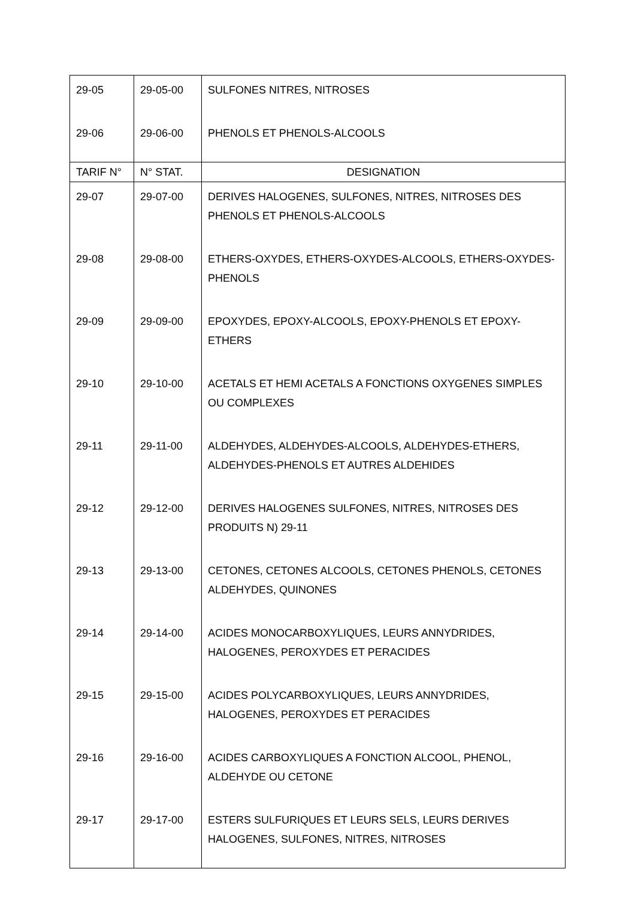| 29-05 | 29-05-00 | SULFONES NITRES, NITROSES |
| 29-06 | 29-06-00 | PHENOLS ET PHENOLS-ALCOOLS |
| TARIF N° | N° STAT. | DESIGNATION |
| 29-07 | 29-07-00 | DERIVES HALOGENES, SULFONES, NITRES, NITROSES DES PHENOLS ET PHENOLS-ALCOOLS |
| 29-08 | 29-08-00 | ETHERS-OXYDES, ETHERS-OXYDES-ALCOOLS, ETHERS-OXYDES-PHENOLS |
| 29-09 | 29-09-00 | EPOXYDES, EPOXY-ALCOOLS, EPOXY-PHENOLS ET EPOXY-ETHERS |
| 29-10 | 29-10-00 | ACETALS ET HEMI ACETALS A FONCTIONS OXYGENES SIMPLES OU COMPLEXES |
| 29-11 | 29-11-00 | ALDEHYDES, ALDEHYDES-ALCOOLS, ALDEHYDES-ETHERS, ALDEHYDES-PHENOLS ET AUTRES ALDEHIDES |
| 29-12 | 29-12-00 | DERIVES HALOGENES SULFONES, NITRES, NITROSES DES PRODUITS N) 29-11 |
| 29-13 | 29-13-00 | CETONES, CETONES ALCOOLS, CETONES PHENOLS, CETONES ALDEHYDES, QUINONES |
| 29-14 | 29-14-00 | ACIDES MONOCARBOXYLIQUES, LEURS ANNYDRIDES, HALOGENES, PEROXYDES ET PERACIDES |
| 29-15 | 29-15-00 | ACIDES POLYCARBOXYLIQUES, LEURS ANNYDRIDES, HALOGENES, PEROXYDES ET PERACIDES |
| 29-16 | 29-16-00 | ACIDES CARBOXYLIQUES A FONCTION ALCOOL, PHENOL, ALDEHYDE OU CETONE |
| 29-17 | 29-17-00 | ESTERS SULFURIQUES ET LEURS SELS, LEURS DERIVES HALOGENES, SULFONES, NITRES, NITROSES |